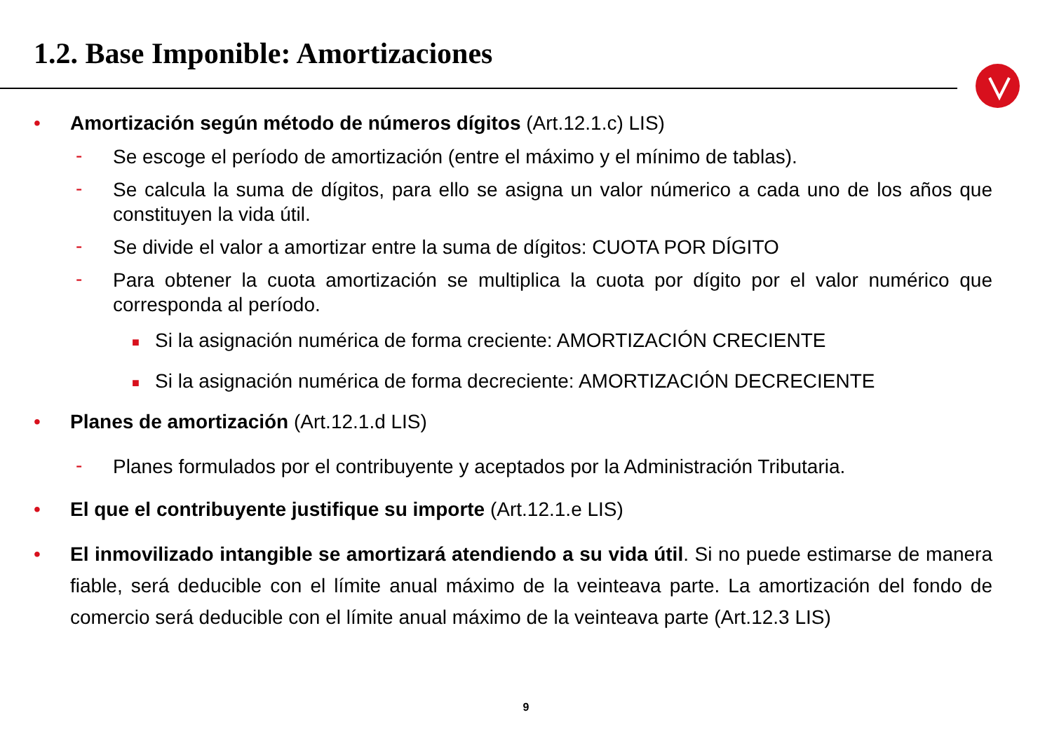1.2. Base Imponible: Amortizaciones
• Amortización según método de números dígitos (Art.12.1.c) LIS)
- Se escoge el período de amortización (entre el máximo y el mínimo de tablas).
- Se calcula la suma de dígitos, para ello se asigna un valor númerico a cada uno de los años que constituyen la vida útil.
- Se divide el valor a amortizar entre la suma de dígitos: CUOTA POR DÍGITO
- Para obtener la cuota amortización se multiplica la cuota por dígito por el valor numérico que corresponda al período.
■ Si la asignación numérica de forma creciente: AMORTIZACIÓN CRECIENTE
■ Si la asignación numérica de forma decreciente: AMORTIZACIÓN DECRECIENTE
• Planes de amortización (Art.12.1.d LIS)
- Planes formulados por el contribuyente y aceptados por la Administración Tributaria.
• El que el contribuyente justifique su importe (Art.12.1.e LIS)
• El inmovilizado intangible se amortizará atendiendo a su vida útil. Si no puede estimarse de manera fiable, será deducible con el límite anual máximo de la veinteava parte. La amortización del fondo de comercio será deducible con el límite anual máximo de la veinteava parte (Art.12.3 LIS)
9